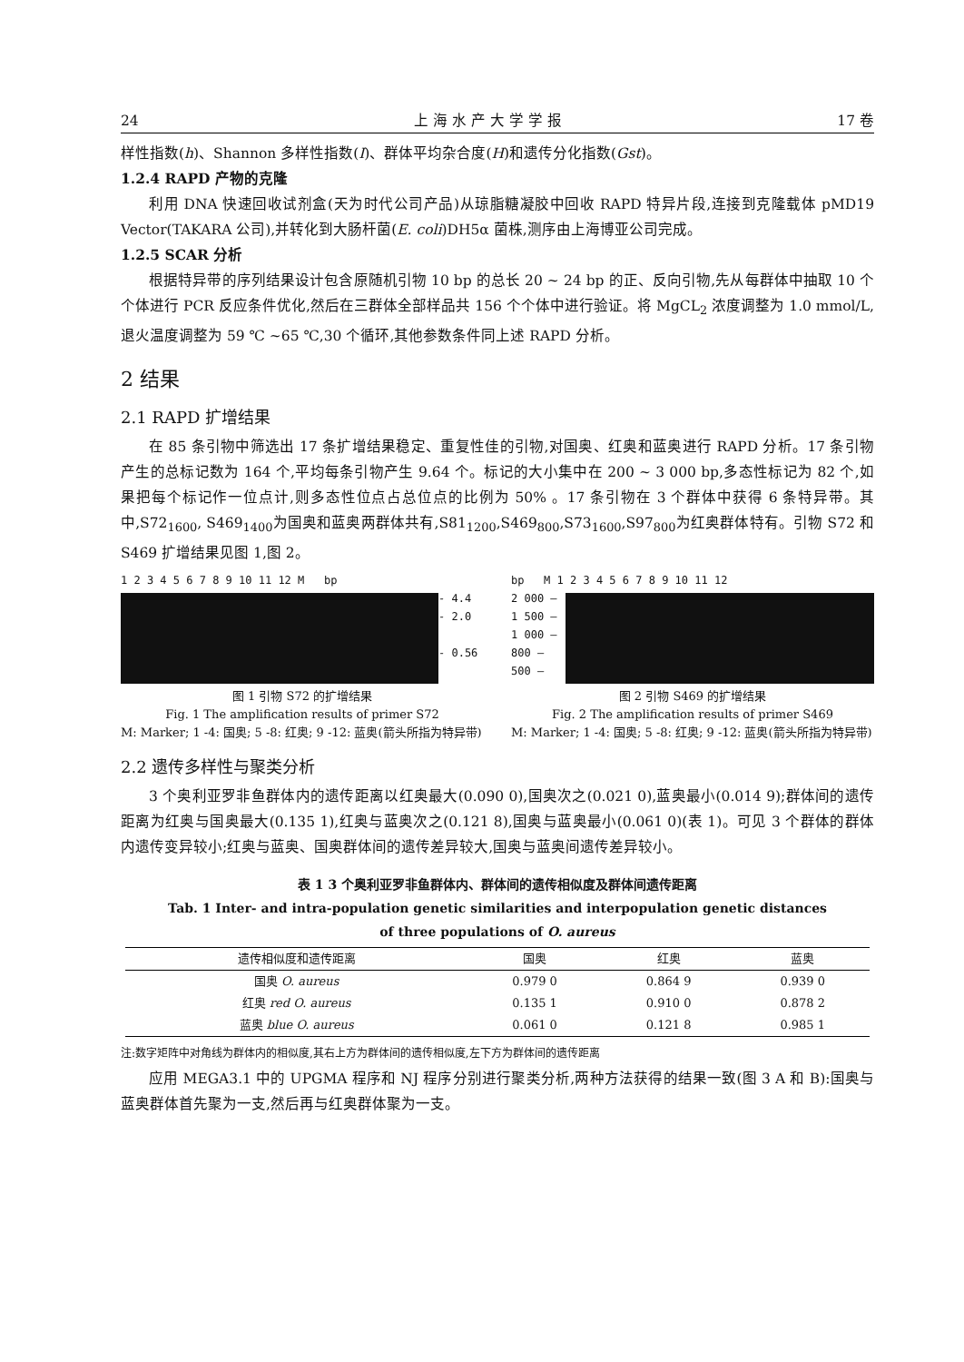24 上 海 水 产 大 学 学 报 17 卷
样性指数(h)、Shannon 多样性指数(I)、群体平均杂合度(H)和遗传分化指数(Gst)。
1.2.4 RAPD 产物的克隆
利用 DNA 快速回收试剂盒(天为时代公司产品)从琼脂糖凝胶中回收 RAPD 特异片段,连接到克隆载体 pMD19 Vector(TAKARA 公司),并转化到大肠杆菌(E. coli)DH5α 菌株,测序由上海博亚公司完成。
1.2.5 SCAR 分析
根据特异带的序列结果设计包含原随机引物 10 bp 的总长 20 ~ 24 bp 的正、反向引物,先从每群体中抽取 10 个个体进行 PCR 反应条件优化,然后在三群体全部样品共 156 个个体中进行验证。将 MgCL<sub>2</sub> 浓度调整为 1.0 mmol/L,退火温度调整为 59 ℃ ~65 ℃,30 个循环,其他参数条件同上述 RAPD 分析。
2 结果
2.1 RAPD 扩增结果
在 85 条引物中筛选出 17 条扩增结果稳定、重复性佳的引物,对国奥、红奥和蓝奥进行 RAPD 分析。17 条引物产生的总标记数为 164 个,平均每条引物产生 9.64 个。标记的大小集中在 200 ~ 3 000 bp,多态性标记为 82 个,如果把每个标记作一位点计,则多态性位点占总位点的比例为 50% 。17 条引物在 3 个群体中获得 6 条特异带。其中,S72<sub>1600</sub>, S469<sub>1400</sub>为国奥和蓝奥两群体共有,S81<sub>1200</sub>,S469<sub>800</sub>,S73<sub>1600</sub>,S97<sub>800</sub>为红奥群体特有。引物 S72 和 S469 扩增结果见图 1,图 2。
1 2 3 4 5 6 7 8 9 10 11 12 M bp
- 4.4
- 2.0
- 0.56
图 1 引物 S72 的扩增结果
Fig. 1 The amplification results of primer S72
M: Marker; 1 -4: 国奥; 5 -8: 红奥; 9 -12: 蓝奥(箭头所指为特异带)
bp M 1 2 3 4 5 6 7 8 9 10 11 12
2 000 —
1 500 —
1 000 —
800 —
500 —
图 2 引物 S469 的扩增结果
Fig. 2 The amplification results of primer S469
M: Marker; 1 -4: 国奥; 5 -8: 红奥; 9 -12: 蓝奥(箭头所指为特异带)
2.2 遗传多样性与聚类分析
3 个奥利亚罗非鱼群体内的遗传距离以红奥最大(0.090 0),国奥次之(0.021 0),蓝奥最小(0.014 9);群体间的遗传距离为红奥与国奥最大(0.135 1),红奥与蓝奥次之(0.121 8),国奥与蓝奥最小(0.061 0)(表 1)。可见 3 个群体的群体内遗传变异较小;红奥与蓝奥、国奥群体间的遗传差异较大,国奥与蓝奥间遗传差异较小。
表 1 3 个奥利亚罗非鱼群体内、群体间的遗传相似度及群体间遗传距离
Tab. 1 Inter- and intra-population genetic similarities and interpopulation genetic distances
of three populations of O. aureus
| 遗传相似度和遗传距离 | 国奥 | 红奥 | 蓝奥 |
| --- | --- | --- | --- |
| 国奥 O. aureus | 0.979 0 | 0.864 9 | 0.939 0 |
| 红奥 red O. aureus | 0.135 1 | 0.910 0 | 0.878 2 |
| 蓝奥 blue O. aureus | 0.061 0 | 0.121 8 | 0.985 1 |
注:数字矩阵中对角线为群体内的相似度,其右上方为群体间的遗传相似度,左下方为群体间的遗传距离
应用 MEGA3.1 中的 UPGMA 程序和 NJ 程序分别进行聚类分析,两种方法获得的结果一致(图 3 A 和 B):国奥与蓝奥群体首先聚为一支,然后再与红奥群体聚为一支。